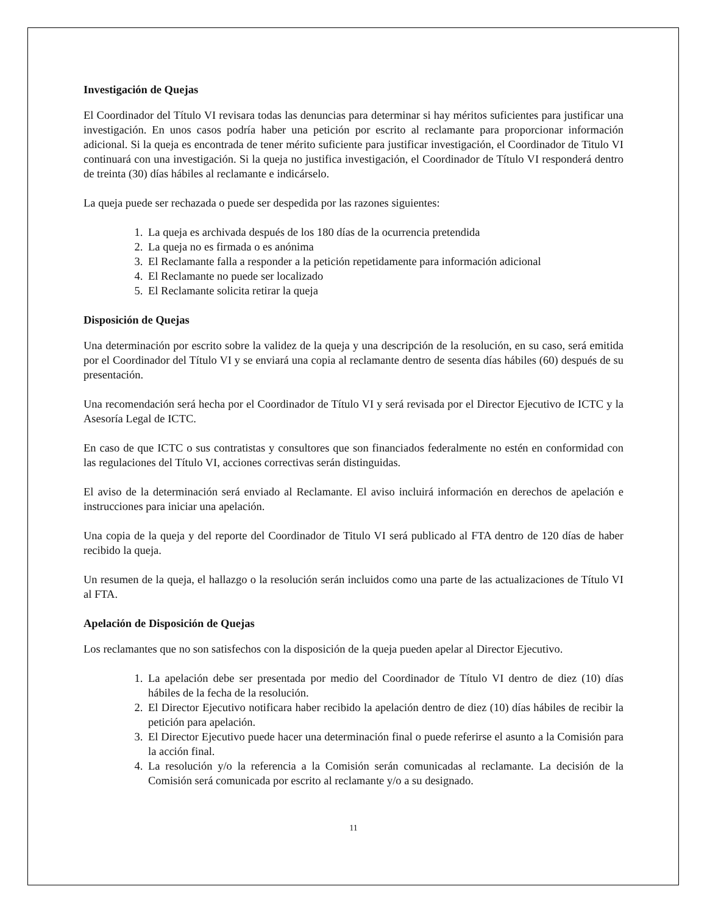Investigación de Quejas
El Coordinador del Título VI revisara todas las denuncias para determinar si hay méritos suficientes para justificar una investigación. En unos casos podría haber una petición por escrito al reclamante para proporcionar información adicional. Si la queja es encontrada de tener mérito suficiente para justificar investigación, el Coordinador de Titulo VI continuará con una investigación. Si la queja no justifica investigación, el Coordinador de Título VI responderá dentro de treinta (30) días hábiles al reclamante e indicárselo.
La queja puede ser rechazada o puede ser despedida por las razones siguientes:
1. La queja es archivada después de los 180 días de la ocurrencia pretendida
2. La queja no es firmada o es anónima
3. El Reclamante falla a responder a la petición repetidamente para información adicional
4. El Reclamante no puede ser localizado
5. El Reclamante solicita retirar la queja
Disposición de Quejas
Una determinación por escrito sobre la validez de la queja y una descripción de la resolución, en su caso, será emitida por el Coordinador del Título VI y se enviará una copia al reclamante dentro de sesenta días hábiles (60) después de su presentación.
Una recomendación será hecha por el Coordinador de Título VI y será revisada por el Director Ejecutivo de ICTC y la Asesoría Legal de ICTC.
En caso de que ICTC o sus contratistas y consultores que son financiados federalmente no estén en conformidad con las regulaciones del Título VI, acciones correctivas serán distinguidas.
El aviso de la determinación será enviado al Reclamante. El aviso incluirá información en derechos de apelación e instrucciones para iniciar una apelación.
Una copia de la queja y del reporte del Coordinador de Titulo VI será publicado al FTA dentro de 120 días de haber recibido la queja.
Un resumen de la queja, el hallazgo o la resolución serán incluidos como una parte de las actualizaciones de Título VI al FTA.
Apelación de Disposición de Quejas
Los reclamantes que no son satisfechos con la disposición de la queja pueden apelar al Director Ejecutivo.
1. La apelación debe ser presentada por medio del Coordinador de Título VI dentro de diez (10) días hábiles de la fecha de la resolución.
2. El Director Ejecutivo notificara haber recibido la apelación dentro de diez (10) días hábiles de recibir la petición para apelación.
3. El Director Ejecutivo puede hacer una determinación final o puede referirse el asunto a la Comisión para la acción final.
4. La resolución y/o la referencia a la Comisión serán comunicadas al reclamante. La decisión de la Comisión será comunicada por escrito al reclamante y/o a su designado.
11